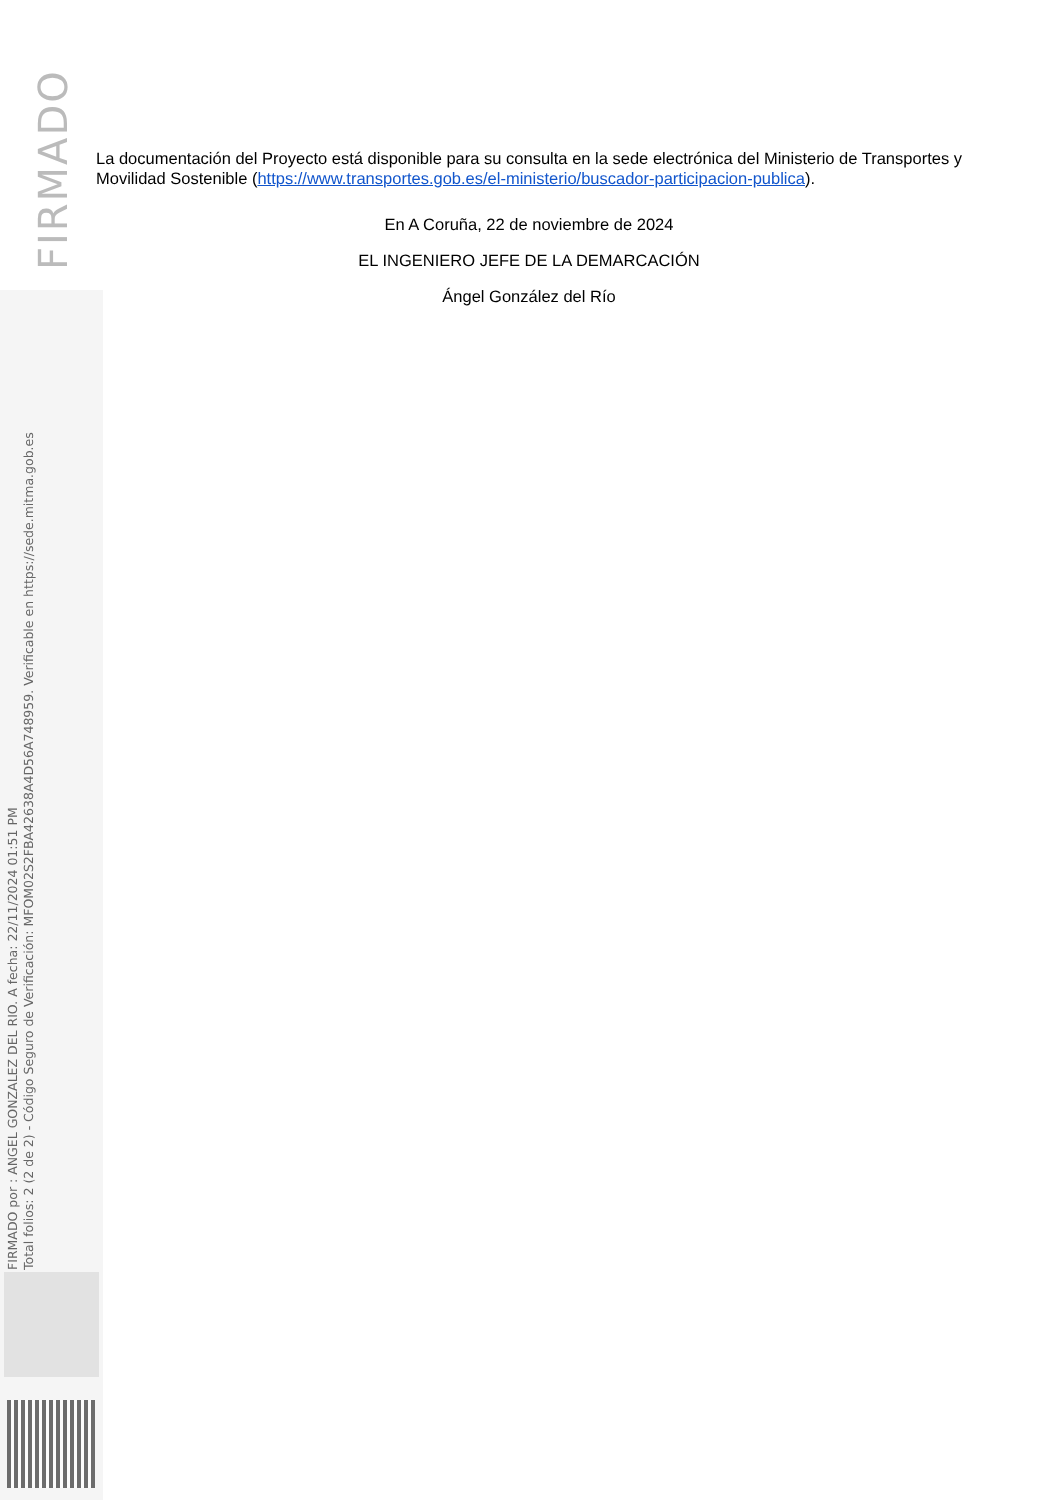FIRMADO
FIRMADO por : ANGEL GONZALEZ DEL RIO. A fecha: 22/11/2024 01:51 PM
Total folios: 2 (2 de 2) - Código Seguro de Verificación: MFOM02S2FBA42638A4D56A748959. Verificable en https://sede.mitma.gob.es
La documentación del Proyecto está disponible para su consulta en la sede electrónica del Ministerio de Transportes y Movilidad Sostenible (https://www.transportes.gob.es/el-ministerio/buscador-participacion-publica).
En A Coruña, 22 de noviembre de 2024
EL INGENIERO JEFE DE LA DEMARCACIÓN
Ángel González del Río